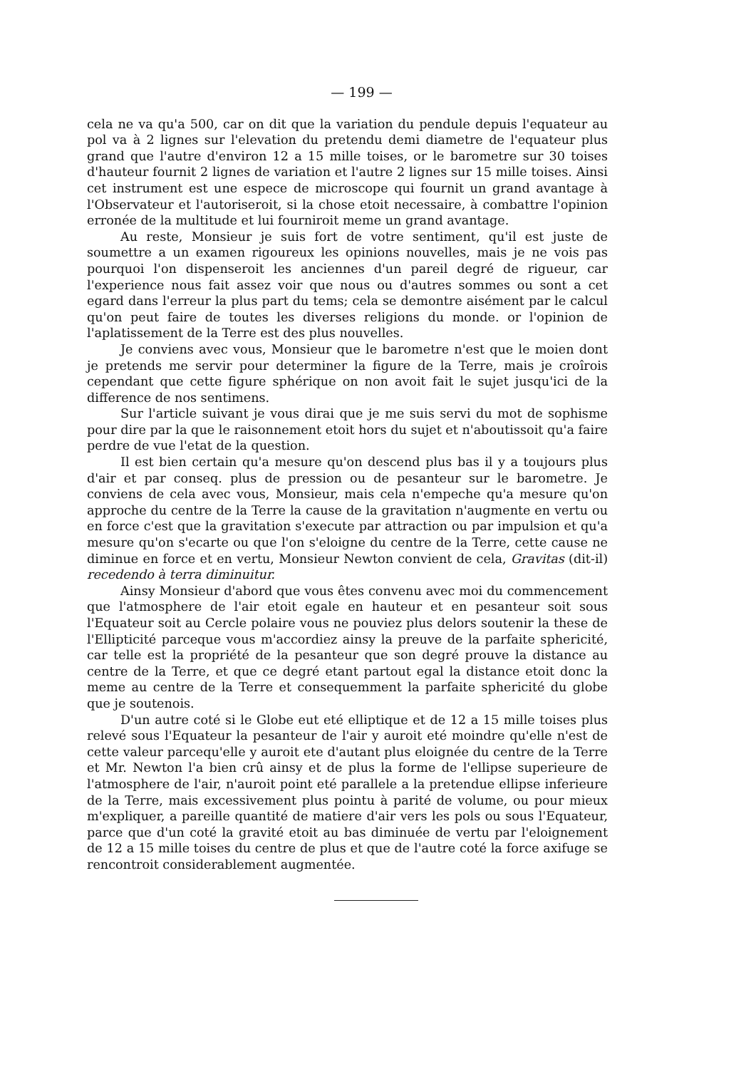— 199 —
cela ne va qu'a 500, car on dit que la variation du pendule depuis l'equateur au pol va à 2 lignes sur l'elevation du pretendu demi diametre de l'equateur plus grand que l'autre d'environ 12 a 15 mille toises, or le barometre sur 30 toises d'hauteur fournit 2 lignes de variation et l'autre 2 lignes sur 15 mille toises. Ainsi cet instrument est une espece de microscope qui fournit un grand avantage à l'Observateur et l'autoriseroit, si la chose etoit necessaire, à combattre l'opinion erronée de la multitude et lui fourniroit meme un grand avantage.
Au reste, Monsieur je suis fort de votre sentiment, qu'il est juste de soumettre a un examen rigoureux les opinions nouvelles, mais je ne vois pas pourquoi l'on dispenseroit les anciennes d'un pareil degré de rigueur, car l'experience nous fait assez voir que nous ou d'autres sommes ou sont a cet egard dans l'erreur la plus part du tems; cela se demontre aisément par le calcul qu'on peut faire de toutes les diverses religions du monde. or l'opinion de l'aplatissement de la Terre est des plus nouvelles.
Je conviens avec vous, Monsieur que le barometre n'est que le moien dont je pretends me servir pour determiner la figure de la Terre, mais je croîrois cependant que cette figure sphérique on non avoit fait le sujet jusqu'ici de la difference de nos sentimens.
Sur l'article suivant je vous dirai que je me suis servi du mot de sophisme pour dire par la que le raisonnement etoit hors du sujet et n'aboutissoit qu'a faire perdre de vue l'etat de la question.
Il est bien certain qu'a mesure qu'on descend plus bas il y a toujours plus d'air et par conseq. plus de pression ou de pesanteur sur le barometre. Je conviens de cela avec vous, Monsieur, mais cela n'empeche qu'a mesure qu'on approche du centre de la Terre la cause de la gravitation n'augmente en vertu ou en force c'est que la gravitation s'execute par attraction ou par impulsion et qu'a mesure qu'on s'ecarte ou que l'on s'eloigne du centre de la Terre, cette cause ne diminue en force et en vertu, Monsieur Newton convient de cela, Gravitas (dit-il) recedendo à terra diminuitur.
Ainsy Monsieur d'abord que vous êtes convenu avec moi du commencement que l'atmosphere de l'air etoit egale en hauteur et en pesanteur soit sous l'Equateur soit au Cercle polaire vous ne pouviez plus delors soutenir la these de l'Ellipticité parceque vous m'accordiez ainsy la preuve de la parfaite sphericité, car telle est la propriété de la pesanteur que son degré prouve la distance au centre de la Terre, et que ce degré etant partout egal la distance etoit donc la meme au centre de la Terre et consequemment la parfaite sphericité du globe que je soutenois.
D'un autre coté si le Globe eut eté elliptique et de 12 a 15 mille toises plus relevé sous l'Equateur la pesanteur de l'air y auroit eté moindre qu'elle n'est de cette valeur parcequ'elle y auroit ete d'autant plus eloignée du centre de la Terre et Mr. Newton l'a bien crû ainsy et de plus la forme de l'ellipse superieure de l'atmosphere de l'air, n'auroit point eté parallele a la pretendue ellipse inferieure de la Terre, mais excessivement plus pointu à parité de volume, ou pour mieux m'expliquer, a pareille quantité de matiere d'air vers les pols ou sous l'Equateur, parce que d'un coté la gravité etoit au bas diminuée de vertu par l'eloignement de 12 a 15 mille toises du centre de plus et que de l'autre coté la force axifuge se rencontroit considerablement augmentée.